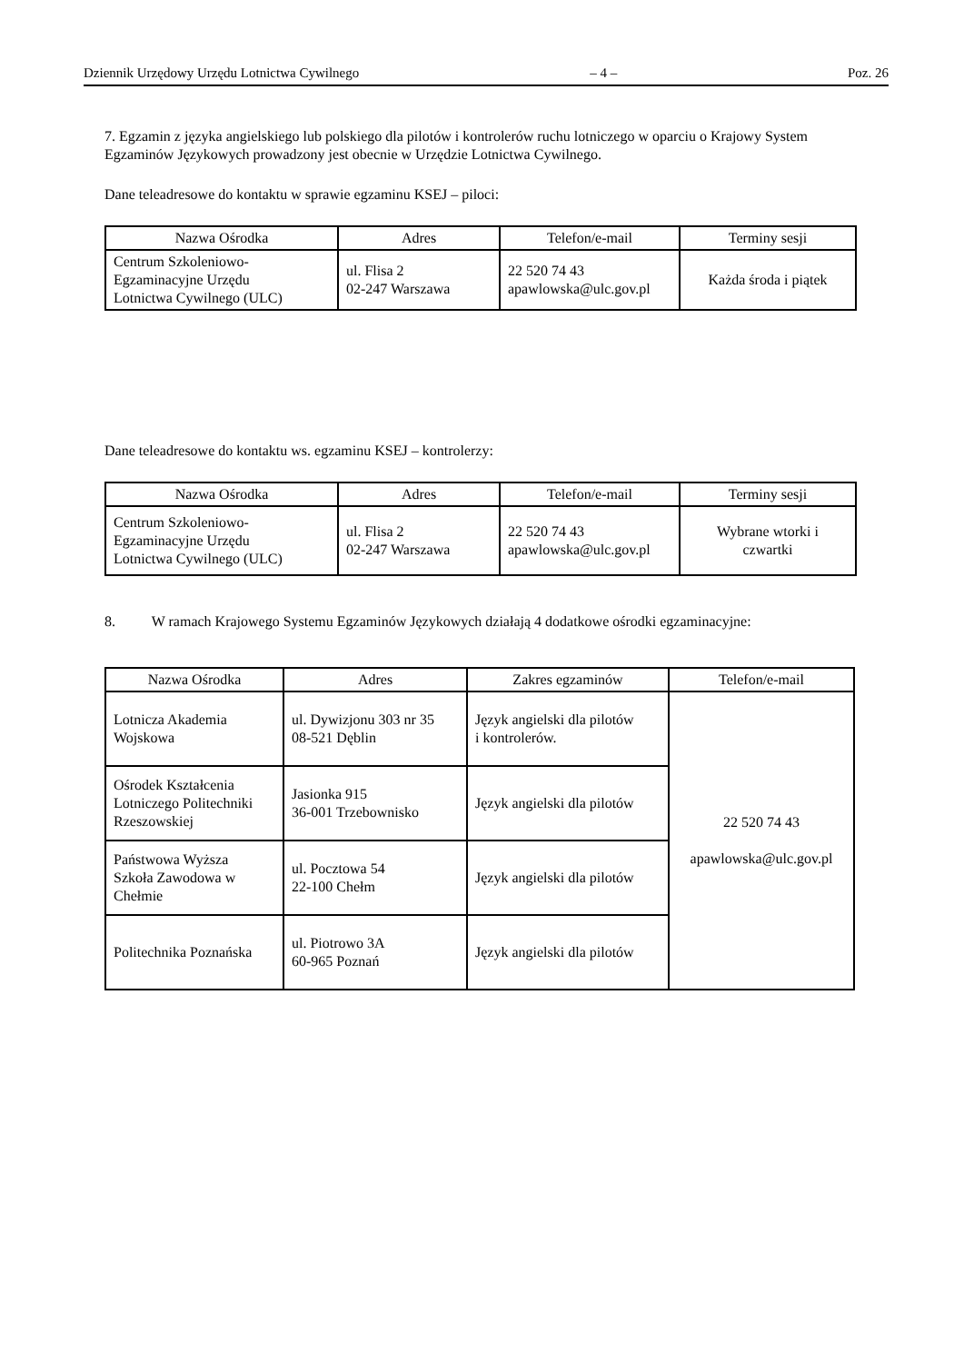Dziennik Urzędowy Urzędu Lotnictwa Cywilnego – 4 – Poz. 26
7. Egzamin z języka angielskiego lub polskiego dla pilotów i kontrolerów ruchu lotniczego w oparciu o Krajowy System Egzaminów Językowych prowadzony jest obecnie w Urzędzie Lotnictwa Cywilnego.
Dane teleadresowe do kontaktu w sprawie egzaminu KSEJ – piloci:
| Nazwa Ośrodka | Adres | Telefon/e-mail | Terminy sesji |
| --- | --- | --- | --- |
| Centrum Szkoleniowo- Egzaminacyjne Urzędu Lotnictwa Cywilnego (ULC) | ul. Flisa 2 02-247 Warszawa | 22 520 74 43 apawlowska@ulc.gov.pl | Każda środa i piątek |
Dane teleadresowe do kontaktu ws. egzaminu KSEJ – kontrolerzy:
| Nazwa Ośrodka | Adres | Telefon/e-mail | Terminy sesji |
| --- | --- | --- | --- |
| Centrum Szkoleniowo- Egzaminacyjne Urzędu Lotnictwa Cywilnego (ULC) | ul. Flisa 2 02-247 Warszawa | 22 520 74 43 apawlowska@ulc.gov.pl | Wybrane wtorki i czwartki |
8. W ramach Krajowego Systemu Egzaminów Językowych działają 4 dodatkowe ośrodki egzaminacyjne:
| Nazwa Ośrodka | Adres | Zakres egzaminów | Telefon/e-mail |
| --- | --- | --- | --- |
| Lotnicza Akademia Wojskowa | ul. Dywizjonu 303 nr 35 08-521 Dęblin | Język angielski dla pilotów i kontrolerów. | 22 520 74 43 apawlowska@ulc.gov.pl |
| Ośrodek Kształcenia Lotniczego Politechniki Rzeszowskiej | Jasionka 915 36-001 Trzebownisko | Język angielski dla pilotów | |
| Państwowa Wyższa Szkoła Zawodowa w Chełmie | ul. Pocztowa 54 22-100 Chełm | Język angielski dla pilotów | |
| Politechnika Poznańska | ul. Piotrowo 3A 60-965 Poznań | Język angielski dla pilotów | |